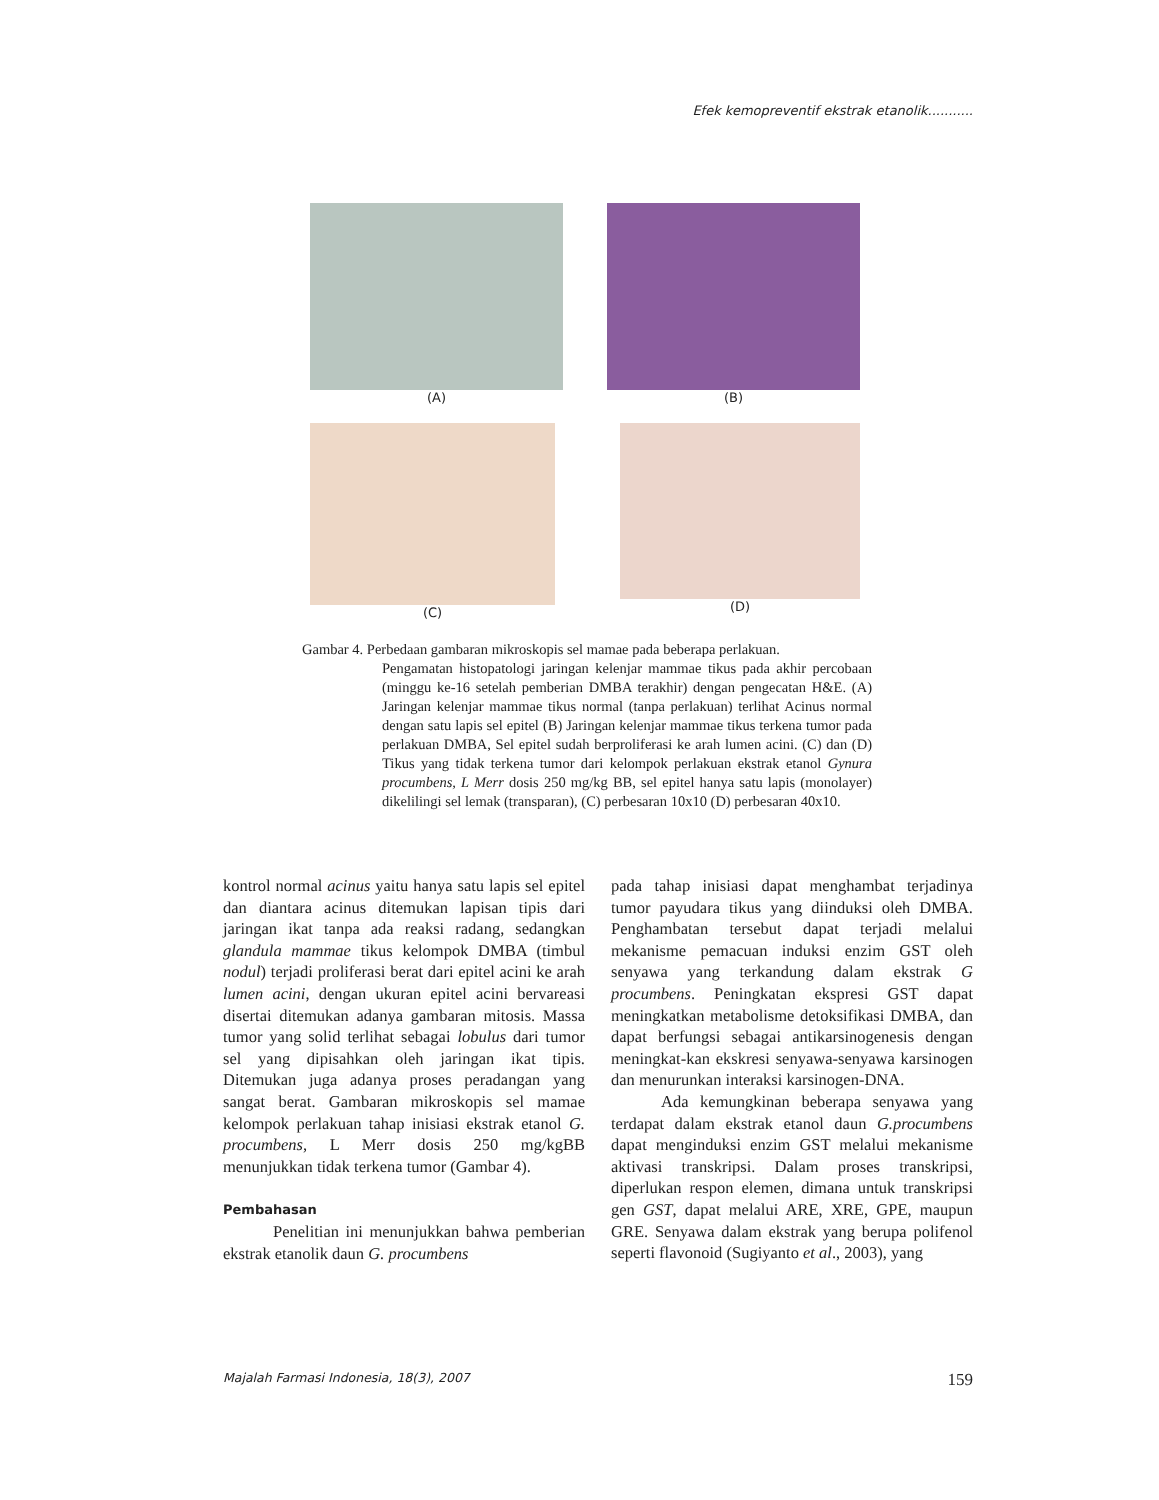Efek kemopreventif ekstrak etanolik...........
(A) (B)
(C) (D)
Gambar 4. Perbedaan gambaran mikroskopis sel mamae pada beberapa perlakuan.
Pengamatan histopatologi jaringan kelenjar mammae tikus pada akhir percobaan (minggu ke-16 setelah pemberian DMBA terakhir) dengan pengecatan H&E. (A) Jaringan kelenjar mammae tikus normal (tanpa perlakuan) terlihat Acinus normal dengan satu lapis sel epitel (B) Jaringan kelenjar mammae tikus terkena tumor pada perlakuan DMBA, Sel epitel sudah berproliferasi ke arah lumen acini. (C) dan (D) Tikus yang tidak terkena tumor dari kelompok perlakuan ekstrak etanol Gynura procumbens, L Merr dosis 250 mg/kg BB, sel epitel hanya satu lapis (monolayer) dikelilingi sel lemak (transparan), (C) perbesaran 10x10 (D) perbesaran 40x10.
kontrol normal acinus yaitu hanya satu lapis sel epitel dan diantara acinus ditemukan lapisan tipis dari jaringan ikat tanpa ada reaksi radang, sedangkan glandula mammae tikus kelompok DMBA (timbul nodul) terjadi proliferasi berat dari epitel acini ke arah lumen acini, dengan ukuran epitel acini bervareasi disertai ditemukan adanya gambaran mitosis. Massa tumor yang solid terlihat sebagai lobulus dari tumor sel yang dipisahkan oleh jaringan ikat tipis. Ditemukan juga adanya proses peradangan yang sangat berat. Gambaran mikroskopis sel mamae kelompok perlakuan tahap inisiasi ekstrak etanol G. procumbens, L Merr dosis 250 mg/kgBB menunjukkan tidak terkena tumor (Gambar 4).
Pembahasan
Penelitian ini menunjukkan bahwa pemberian ekstrak etanolik daun G. procumbens
pada tahap inisiasi dapat menghambat terjadinya tumor payudara tikus yang diinduksi oleh DMBA. Penghambatan tersebut dapat terjadi melalui mekanisme pemacuan induksi enzim GST oleh senyawa yang terkandung dalam ekstrak G procumbens. Peningkatan ekspresi GST dapat meningkatkan metabolisme detoksifikasi DMBA, dan dapat berfungsi sebagai antikarsinogenesis dengan meningkat-kan ekskresi senyawa-senyawa karsinogen dan menurunkan interaksi karsinogen-DNA.
Ada kemungkinan beberapa senyawa yang terdapat dalam ekstrak etanol daun G.procumbens dapat menginduksi enzim GST melalui mekanisme aktivasi transkripsi. Dalam proses transkripsi, diperlukan respon elemen, dimana untuk transkripsi gen GST, dapat melalui ARE, XRE, GPE, maupun GRE. Senyawa dalam ekstrak yang berupa polifenol seperti flavonoid (Sugiyanto et al., 2003), yang
Majalah Farmasi Indonesia, 18(3), 2007 159